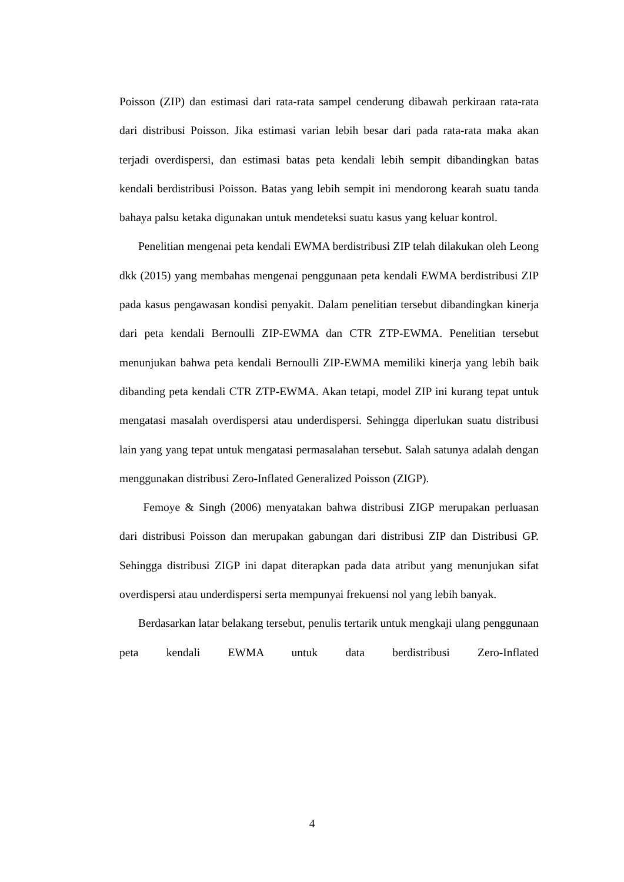Poisson (ZIP) dan estimasi dari rata-rata sampel cenderung dibawah perkiraan rata-rata dari distribusi Poisson. Jika estimasi varian lebih besar dari pada rata-rata maka akan terjadi overdispersi, dan estimasi batas peta kendali lebih sempit dibandingkan batas kendali berdistribusi Poisson. Batas yang lebih sempit ini mendorong kearah suatu tanda bahaya palsu ketaka digunakan untuk mendeteksi suatu kasus yang keluar kontrol.
Penelitian mengenai peta kendali EWMA berdistribusi ZIP telah dilakukan oleh Leong dkk (2015) yang membahas mengenai penggunaan peta kendali EWMA berdistribusi ZIP pada kasus pengawasan kondisi penyakit. Dalam penelitian tersebut dibandingkan kinerja dari peta kendali Bernoulli ZIP-EWMA dan CTR ZTP-EWMA. Penelitian tersebut menunjukan bahwa peta kendali Bernoulli ZIP-EWMA memiliki kinerja yang lebih baik dibanding peta kendali CTR ZTP-EWMA. Akan tetapi, model ZIP ini kurang tepat untuk mengatasi masalah overdispersi atau underdispersi. Sehingga diperlukan suatu distribusi lain yang yang tepat untuk mengatasi permasalahan tersebut. Salah satunya adalah dengan menggunakan distribusi Zero-Inflated Generalized Poisson (ZIGP).
Femoye & Singh (2006) menyatakan bahwa distribusi ZIGP merupakan perluasan dari distribusi Poisson dan merupakan gabungan dari distribusi ZIP dan Distribusi GP. Sehingga distribusi ZIGP ini dapat diterapkan pada data atribut yang menunjukan sifat overdispersi atau underdispersi serta mempunyai frekuensi nol yang lebih banyak.
Berdasarkan latar belakang tersebut, penulis tertarik untuk mengkaji ulang penggunaan peta kendali EWMA untuk data berdistribusi Zero-Inflated
4